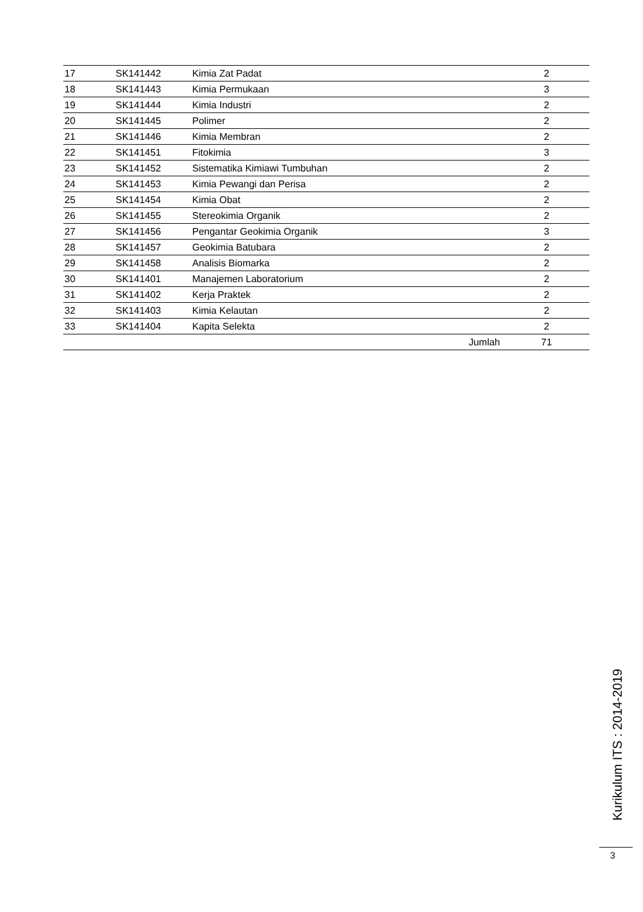| 17 | SK141442 | Kimia Zat Padat | 2 |
| 18 | SK141443 | Kimia Permukaan | 3 |
| 19 | SK141444 | Kimia Industri | 2 |
| 20 | SK141445 | Polimer | 2 |
| 21 | SK141446 | Kimia Membran | 2 |
| 22 | SK141451 | Fitokimia | 3 |
| 23 | SK141452 | Sistematika Kimiawi Tumbuhan | 2 |
| 24 | SK141453 | Kimia Pewangi dan Perisa | 2 |
| 25 | SK141454 | Kimia Obat | 2 |
| 26 | SK141455 | Stereokimia Organik | 2 |
| 27 | SK141456 | Pengantar Geokimia Organik | 3 |
| 28 | SK141457 | Geokimia Batubara | 2 |
| 29 | SK141458 | Analisis Biomarka | 2 |
| 30 | SK141401 | Manajemen Laboratorium | 2 |
| 31 | SK141402 | Kerja Praktek | 2 |
| 32 | SK141403 | Kimia Kelautan | 2 |
| 33 | SK141404 | Kapita Selekta | 2 |
| Jumlah | | | 71 |
Kurikulum ITS : 2014-2019
3